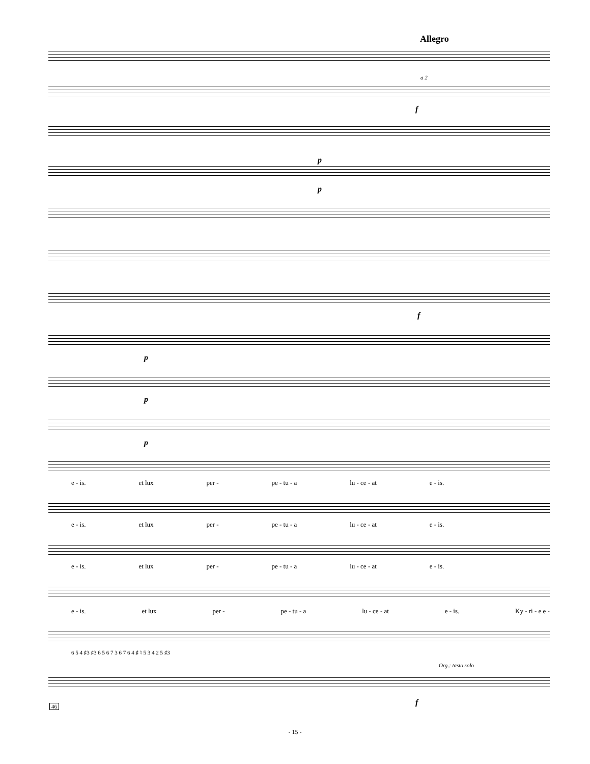Allegro
a 2
f
p
p
f
p
p
p
e - is. et lux per - pe - tu - a lu - ce - at e - is.
e - is. et lux per - pe - tu - a lu - ce - at e - is.
e - is. et lux per - pe - tu - a lu - ce - at e - is.
e - is. et lux per - pe - tu - a lu - ce - at e - is. Ky - ri - e e -
6 5 4 ♯3 ♯3 6 5 6 7 3 6 7 6 4 ♯ ♮ 5 3 4 2 5 ♯3
Org.: tasto solo
f
46
- 15 -